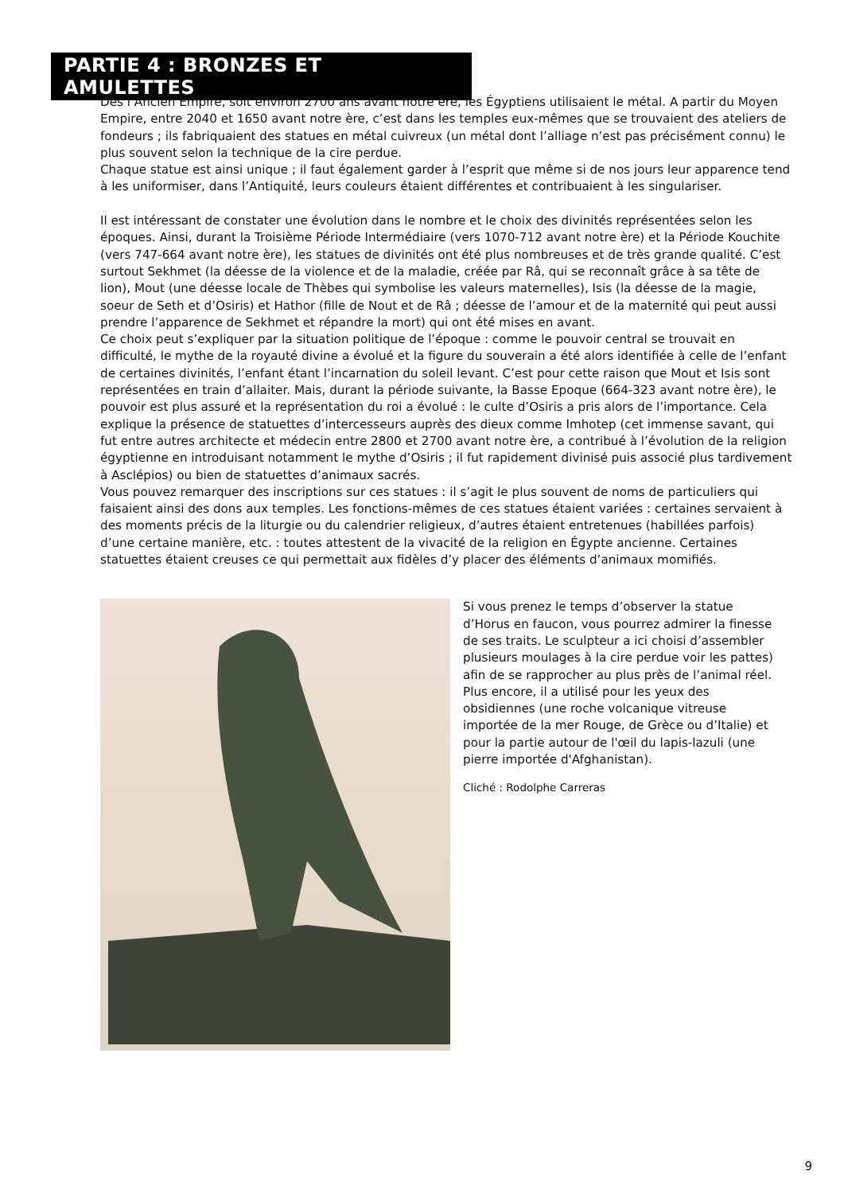PARTIE 4 : BRONZES ET AMULETTES
Dès l’Ancien Empire, soit environ 2700 ans avant notre ère, les Égyptiens utilisaient le métal. A partir du Moyen Empire, entre 2040 et 1650 avant notre ère, c’est dans les temples eux-mêmes que se trouvaient des ateliers de fondeurs ; ils fabriquaient des statues en métal cuivreux (un métal dont l’alliage n’est pas précisément connu) le plus souvent selon la technique de la cire perdue.
Chaque statue est ainsi unique ; il faut également garder à l’esprit que même si de nos jours leur apparence tend à les uniformiser, dans l’Antiquité, leurs couleurs étaient différentes et contribuaient à les singulariser.
Il est intéressant de constater une évolution dans le nombre et le choix des divinités représentées selon les époques. Ainsi, durant la Troisième Période Intermédiaire (vers 1070-712 avant notre ère) et la Période Kouchite (vers 747-664 avant notre ère), les statues de divinités ont été plus nombreuses et de très grande qualité. C’est surtout Sekhmet (la déesse de la violence et de la maladie, créée par Râ, qui se reconnaît grâce à sa tête de lion), Mout (une déesse locale de Thèbes qui symbolise les valeurs maternelles), Isis (la déesse de la magie, soeur de Seth et d’Osiris) et Hathor (fille de Nout et de Râ ; déesse de l’amour et de la maternité qui peut aussi prendre l’apparence de Sekhmet et répandre la mort) qui ont été mises en avant.
Ce choix peut s’expliquer par la situation politique de l’époque : comme le pouvoir central se trouvait en difficulté, le mythe de la royauté divine a évolué et la figure du souverain a été alors identifiée à celle de l’enfant de certaines divinités, l’enfant étant l’incarnation du soleil levant. C’est pour cette raison que Mout et Isis sont représentées en train d’allaiter. Mais, durant la période suivante, la Basse Epoque (664-323 avant notre ère), le pouvoir est plus assuré et la représentation du roi a évolué : le culte d’Osiris a pris alors de l’importance. Cela explique la présence de statuettes d’intercesseurs auprès des dieux comme Imhotep (cet immense savant, qui fut entre autres architecte et médecin entre 2800 et 2700 avant notre ère, a contribué à l’évolution de la religion égyptienne en introduisant notamment le mythe d’Osiris ; il fut rapidement divinisé puis associé plus tardivement à Asclépios) ou bien de statuettes d’animaux sacrés.
Vous pouvez remarquer des inscriptions sur ces statues : il s’agit le plus souvent de noms de particuliers qui faisaient ainsi des dons aux temples. Les fonctions-mêmes de ces statues étaient variées : certaines servaient à des moments précis de la liturgie ou du calendrier religieux, d’autres étaient entretenues (habillées parfois) d’une certaine manière, etc. : toutes attestent de la vivacité de la religion en Égypte ancienne. Certaines statuettes étaient creuses ce qui permettait aux fidèles d’y placer des éléments d’animaux momifiés.
Si vous prenez le temps d’observer la statue d’Horus en faucon, vous pourrez admirer la finesse de ses traits. Le sculpteur a ici choisi d’assembler plusieurs moulages à la cire perdue voir les pattes) afin de se rapprocher au plus près de l’animal réel. Plus encore, il a utilisé pour les yeux des obsidiennes (une roche volcanique vitreuse importée de la mer Rouge, de Grèce ou d’Italie) et pour la partie autour de l'œil du lapis-lazuli (une pierre importée d'Afghanistan).
Cliché : Rodolphe Carreras
9